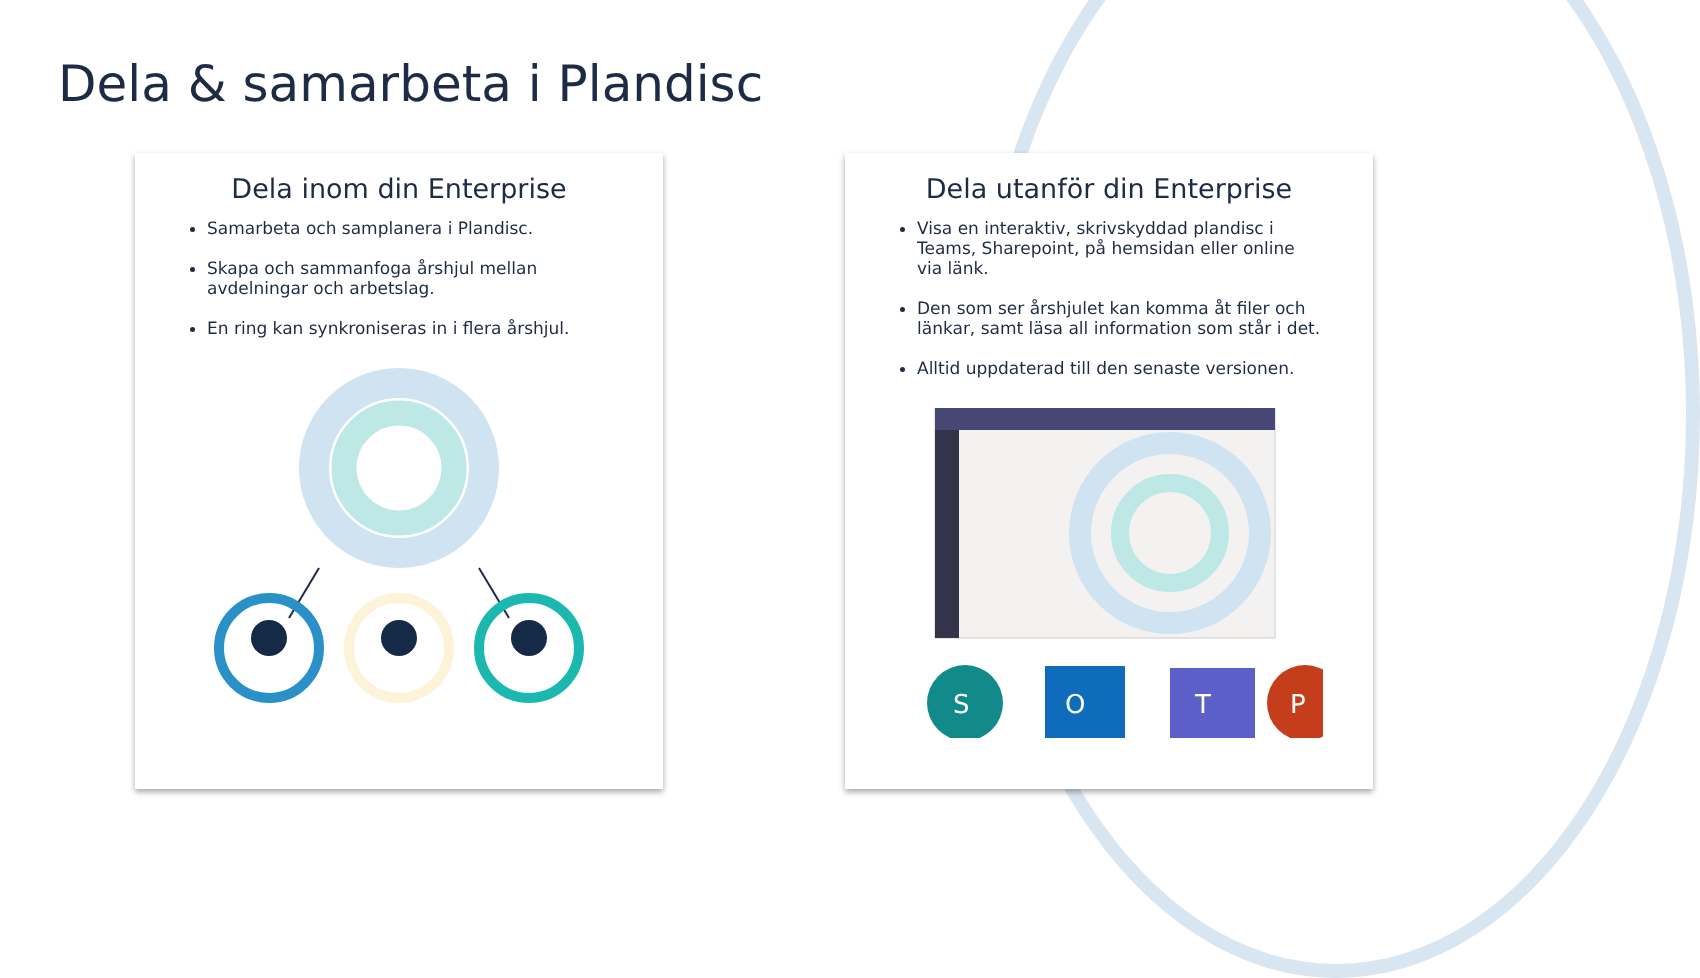Dela & samarbeta i Plandisc
Dela inom din Enterprise
Samarbeta och samplanera i Plandisc.
Skapa och sammanfoga årshjul mellan avdelningar och arbetslag.
En ring kan synkroniseras in i flera årshjul.
Dela utanför din Enterprise
Visa en interaktiv, skrivskyddad plandisc i Teams, Sharepoint, på hemsidan eller online via länk.
Den som ser årshjulet kan komma åt filer och länkar, samt läsa all information som står i det.
Alltid uppdaterad till den senaste versionen.
S
O
T
P